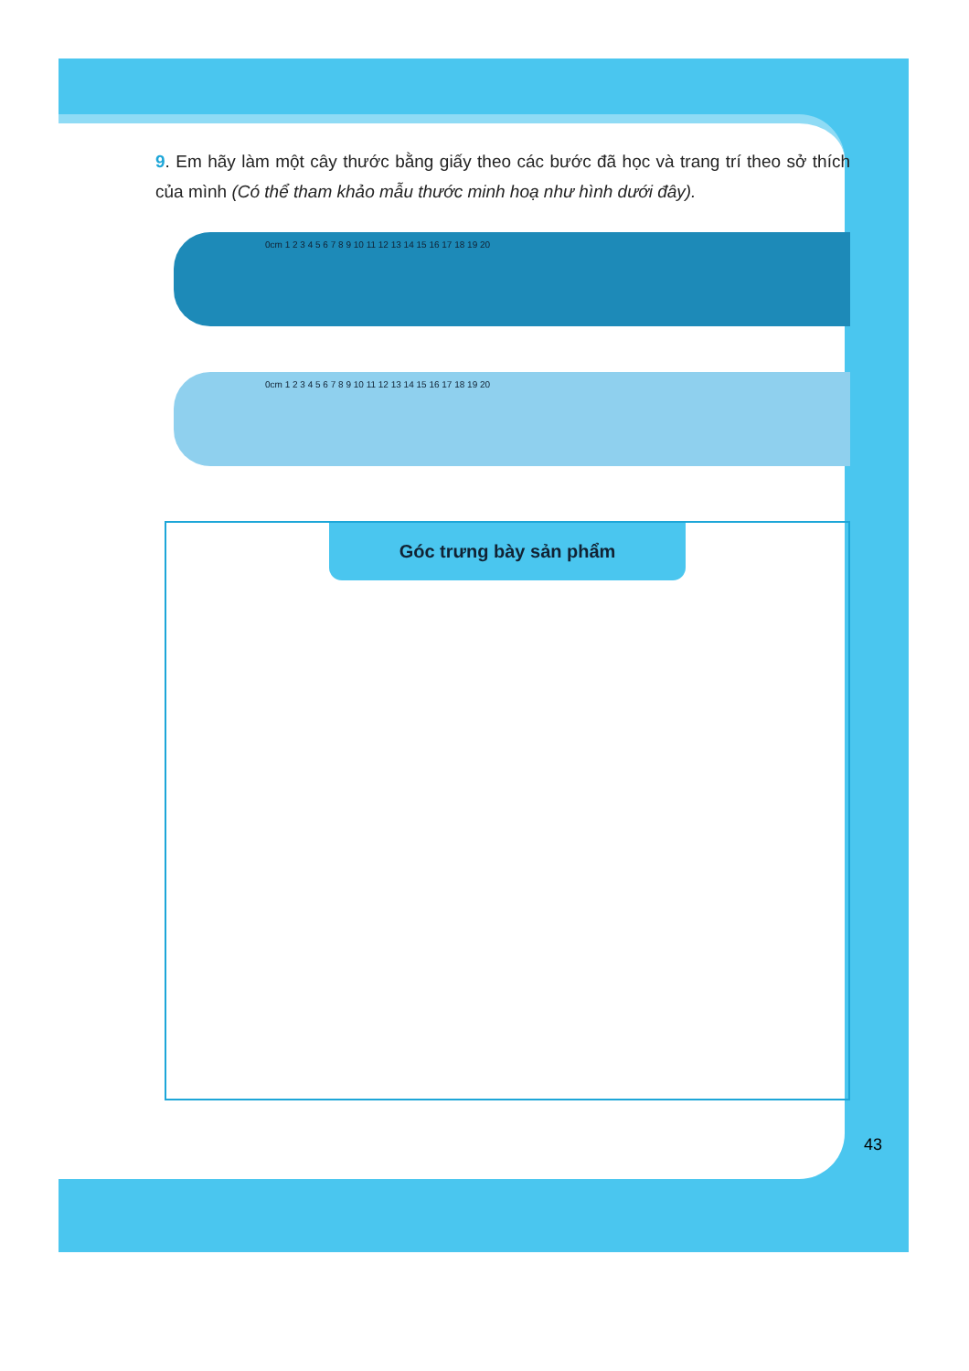9. Em hãy làm một cây thước bằng giấy theo các bước đã học và trang trí theo sở thích của mình (Có thể tham khảo mẫu thước minh hoạ như hình dưới đây).
0cm 1 2 3 4 5 6 7 8 9 10 11 12 13 14 15 16 17 18 19 20
0cm 1 2 3 4 5 6 7 8 9 10 11 12 13 14 15 16 17 18 19 20
Góc trưng bày sản phẩm
43